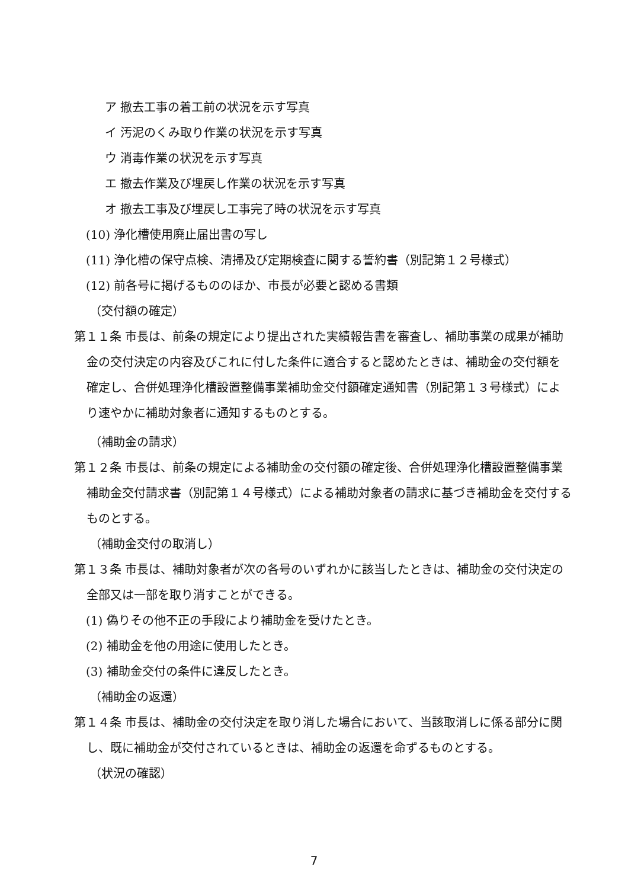ア 撤去工事の着工前の状況を示す写真
イ 汚泥のくみ取り作業の状況を示す写真
ウ 消毒作業の状況を示す写真
エ 撤去作業及び埋戻し作業の状況を示す写真
オ 撤去工事及び埋戻し工事完了時の状況を示す写真
(10) 浄化槽使用廃止届出書の写し
(11) 浄化槽の保守点検、清掃及び定期検査に関する誓約書（別記第１２号様式）
(12) 前各号に掲げるもののほか、市長が必要と認める書類
（交付額の確定）
第１１条 市長は、前条の規定により提出された実績報告書を審査し、補助事業の成果が補助金の交付決定の内容及びこれに付した条件に適合すると認めたときは、補助金の交付額を確定し、合併処理浄化槽設置整備事業補助金交付額確定通知書（別記第１３号様式）により速やかに補助対象者に通知するものとする。
（補助金の請求）
第１２条 市長は、前条の規定による補助金の交付額の確定後、合併処理浄化槽設置整備事業補助金交付請求書（別記第１４号様式）による補助対象者の請求に基づき補助金を交付するものとする。
（補助金交付の取消し）
第１３条 市長は、補助対象者が次の各号のいずれかに該当したときは、補助金の交付決定の全部又は一部を取り消すことができる。
(1) 偽りその他不正の手段により補助金を受けたとき。
(2) 補助金を他の用途に使用したとき。
(3) 補助金交付の条件に違反したとき。
（補助金の返還）
第１４条 市長は、補助金の交付決定を取り消した場合において、当該取消しに係る部分に関し、既に補助金が交付されているときは、補助金の返還を命ずるものとする。
（状況の確認）
7